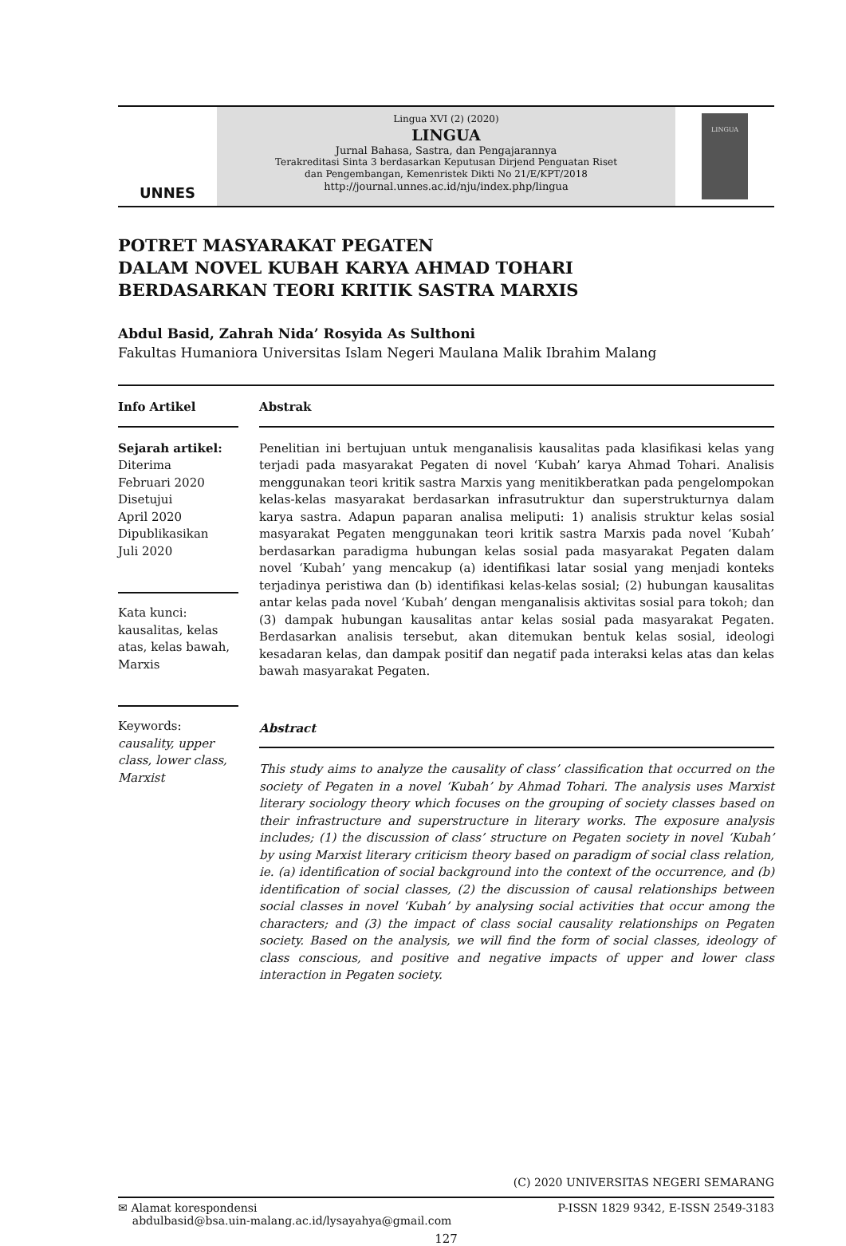UNNES
Lingua XVI (2) (2020)
LINGUA
Jurnal Bahasa, Sastra, dan Pengajarannya
Terakreditasi Sinta 3 berdasarkan Keputusan Dirjend Penguatan Riset
dan Pengembangan, Kemenristek Dikti No 21/E/KPT/2018
http://journal.unnes.ac.id/nju/index.php/lingua
LINGUA
POTRET MASYARAKAT PEGATEN
DALAM NOVEL KUBAH KARYA AHMAD TOHARI
BERDASARKAN TEORI KRITIK SASTRA MARXIS
Abdul Basid, Zahrah Nida’ Rosyida As Sulthoni
Fakultas Humaniora Universitas Islam Negeri Maulana Malik Ibrahim Malang
Info Artikel
Sejarah artikel:
Diterima
Februari 2020
Disetujui
April 2020
Dipublikasikan
Juli 2020
Kata kunci:
kausalitas, kelas atas, kelas bawah, Marxis
Keywords:
causality, upper class, lower class, Marxist
Abstrak
Penelitian ini bertujuan untuk menganalisis kausalitas pada klasifikasi kelas yang terjadi pada masyarakat Pegaten di novel ‘Kubah’ karya Ahmad Tohari. Analisis menggunakan teori kritik sastra Marxis yang menitikberatkan pada pengelompokan kelas-kelas masyarakat berdasarkan infrasutruktur dan superstrukturnya dalam karya sastra. Adapun paparan analisa meliputi: 1) analisis struktur kelas sosial masyarakat Pegaten menggunakan teori kritik sastra Marxis pada novel ‘Kubah’ berdasarkan paradigma hubungan kelas sosial pada masyarakat Pegaten dalam novel ‘Kubah’ yang mencakup (a) identifikasi latar sosial yang menjadi konteks terjadinya peristiwa dan (b) identifikasi kelas-kelas sosial; (2) hubungan kausalitas antar kelas pada novel ‘Kubah’ dengan menganalisis aktivitas sosial para tokoh; dan (3) dampak hubungan kausalitas antar kelas sosial pada masyarakat Pegaten. Berdasarkan analisis tersebut, akan ditemukan bentuk kelas sosial, ideologi kesadaran kelas, dan dampak positif dan negatif pada interaksi kelas atas dan kelas bawah masyarakat Pegaten.
Abstract
This study aims to analyze the causality of class’ classification that occurred on the society of Pegaten in a novel ‘Kubah’ by Ahmad Tohari. The analysis uses Marxist literary sociology theory which focuses on the grouping of society classes based on their infrastructure and superstructure in literary works. The exposure analysis includes; (1) the discussion of class’ structure on Pegaten society in novel ‘Kubah’ by using Marxist literary criticism theory based on paradigm of social class relation, ie. (a) identification of social background into the context of the occurrence, and (b) identification of social classes, (2) the discussion of causal relationships between social classes in novel ‘Kubah’ by analysing social activities that occur among the characters; and (3) the impact of class social causality relationships on Pegaten society. Based on the analysis, we will find the form of social classes, ideology of class conscious, and positive and negative impacts of upper and lower class interaction in Pegaten society.
(C) 2020 UNIVERSITAS NEGERI SEMARANG
✉ Alamat korespondensi
abdulbasid@bsa.uin-malang.ac.id/lysayahya@gmail.com
P-ISSN 1829 9342, E-ISSN 2549-3183
127